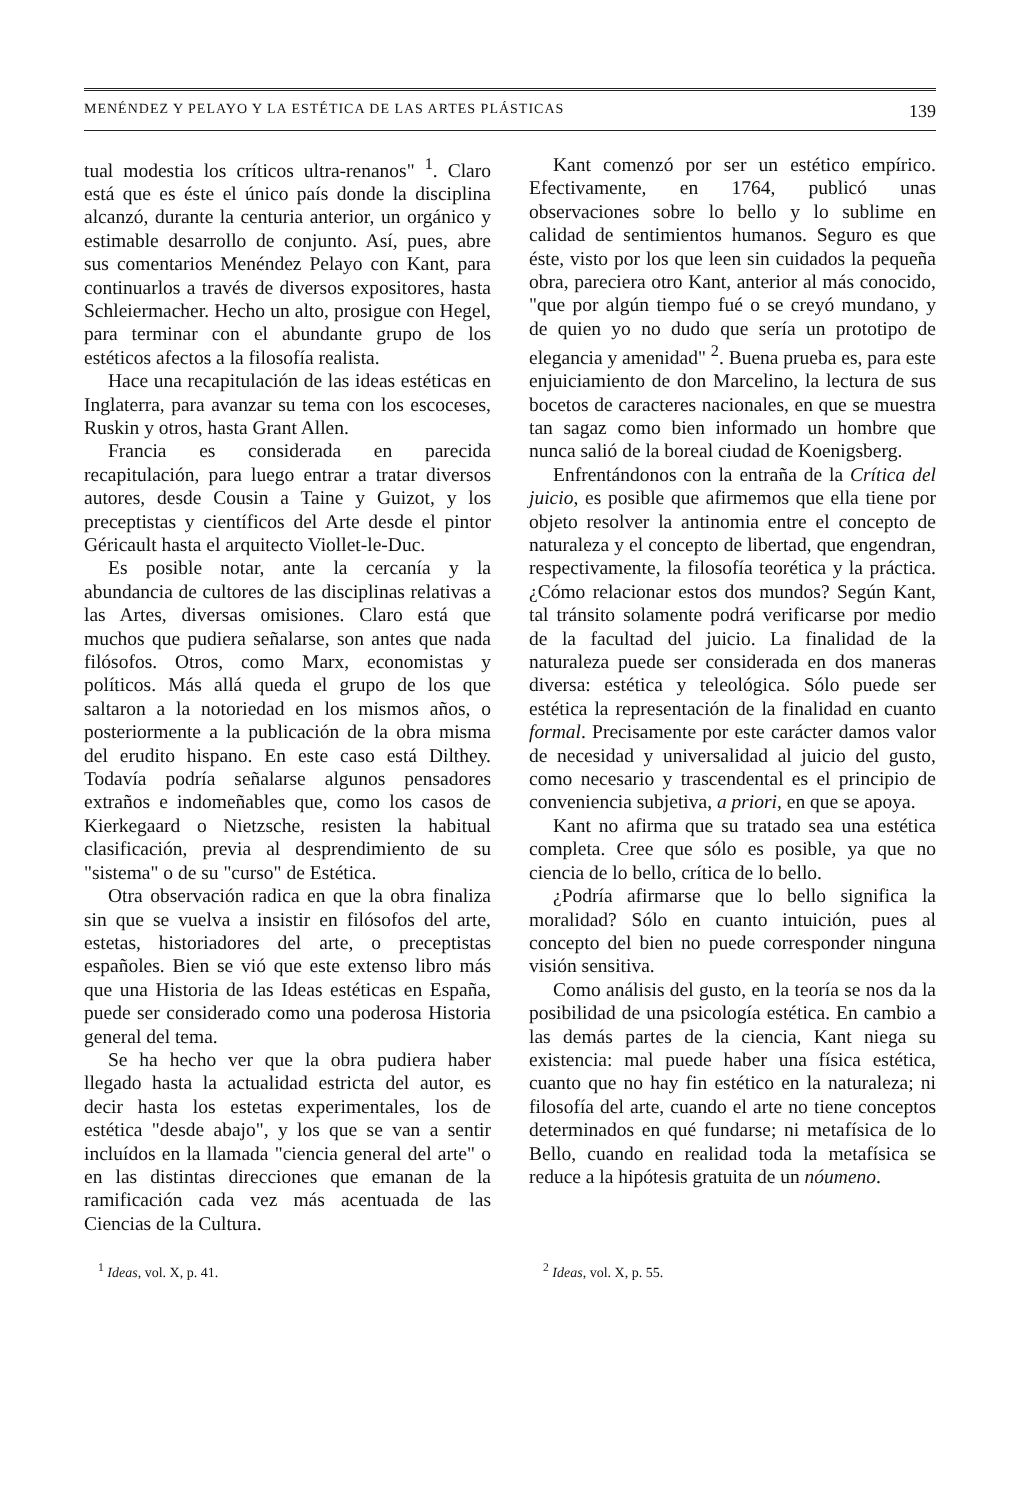MENÉNDEZ Y PELAYO Y LA ESTÉTICA DE LAS ARTES PLÁSTICAS 139
tual modestia los críticos ultra-renanos" <sup>1</sup>. Claro está que es éste el único país donde la disciplina alcanzó, durante la centuria anterior, un orgánico y estimable desarrollo de conjunto. Así, pues, abre sus comentarios Menéndez Pelayo con Kant, para continuarlos a través de diversos expositores, hasta Schleiermacher. Hecho un alto, prosigue con Hegel, para terminar con el abundante grupo de los estéticos afectos a la filosofía realista.
Hace una recapitulación de las ideas estéticas en Inglaterra, para avanzar su tema con los escoceses, Ruskin y otros, hasta Grant Allen.
Francia es considerada en parecida recapitulación, para luego entrar a tratar diversos autores, desde Cousin a Taine y Guizot, y los preceptistas y científicos del Arte desde el pintor Géricault hasta el arquitecto Viollet-le-Duc.
Es posible notar, ante la cercanía y la abundancia de cultores de las disciplinas relativas a las Artes, diversas omisiones. Claro está que muchos que pudiera señalarse, son antes que nada filósofos. Otros, como Marx, economistas y políticos. Más allá queda el grupo de los que saltaron a la notoriedad en los mismos años, o posteriormente a la publicación de la obra misma del erudito hispano. En este caso está Dilthey. Todavía podría señalarse algunos pensadores extraños e indomeñables que, como los casos de Kierkegaard o Nietzsche, resisten la habitual clasificación, previa al desprendimiento de su "sistema" o de su "curso" de Estética.
Otra observación radica en que la obra finaliza sin que se vuelva a insistir en filósofos del arte, estetas, historiadores del arte, o preceptistas españoles. Bien se vió que este extenso libro más que una Historia de las Ideas estéticas en España, puede ser considerado como una poderosa Historia general del tema.
Se ha hecho ver que la obra pudiera haber llegado hasta la actualidad estricta del autor, es decir hasta los estetas experimentales, los de estética "desde abajo", y los que se van a sentir incluídos en la llamada "ciencia general del arte" o en las distintas direcciones que emanan de la ramificación cada vez más acentuada de las Ciencias de la Cultura.
Kant comenzó por ser un estético empírico. Efectivamente, en 1764, publicó unas observaciones sobre lo bello y lo sublime en calidad de sentimientos humanos. Seguro es que éste, visto por los que leen sin cuidados la pequeña obra, pareciera otro Kant, anterior al más conocido, "que por algún tiempo fué o se creyó mundano, y de quien yo no dudo que sería un prototipo de elegancia y amenidad" <sup>2</sup>. Buena prueba es, para este enjuiciamiento de don Marcelino, la lectura de sus bocetos de caracteres nacionales, en que se muestra tan sagaz como bien informado un hombre que nunca salió de la boreal ciudad de Koenigsberg.
Enfrentándonos con la entraña de la Crítica del juicio, es posible que afirmemos que ella tiene por objeto resolver la antinomia entre el concepto de naturaleza y el concepto de libertad, que engendran, respectivamente, la filosofía teorética y la práctica. ¿Cómo relacionar estos dos mundos? Según Kant, tal tránsito solamente podrá verificarse por medio de la facultad del juicio. La finalidad de la naturaleza puede ser considerada en dos maneras diversa: estética y teleológica. Sólo puede ser estética la representación de la finalidad en cuanto formal. Precisamente por este carácter damos valor de necesidad y universalidad al juicio del gusto, como necesario y trascendental es el principio de conveniencia subjetiva, a priori, en que se apoya.
Kant no afirma que su tratado sea una estética completa. Cree que sólo es posible, ya que no ciencia de lo bello, crítica de lo bello.
¿Podría afirmarse que lo bello significa la moralidad? Sólo en cuanto intuición, pues al concepto del bien no puede corresponder ninguna visión sensitiva.
Como análisis del gusto, en la teoría se nos da la posibilidad de una psicología estética. En cambio a las demás partes de la ciencia, Kant niega su existencia: mal puede haber una física estética, cuanto que no hay fin estético en la naturaleza; ni filosofía del arte, cuando el arte no tiene conceptos determinados en qué fundarse; ni metafísica de lo Bello, cuando en realidad toda la metafísica se reduce a la hipótesis gratuita de un nóumeno.
<sup>1</sup> Ideas, vol. X, p. 41. <sup>2</sup> Ideas, vol. X, p. 55.